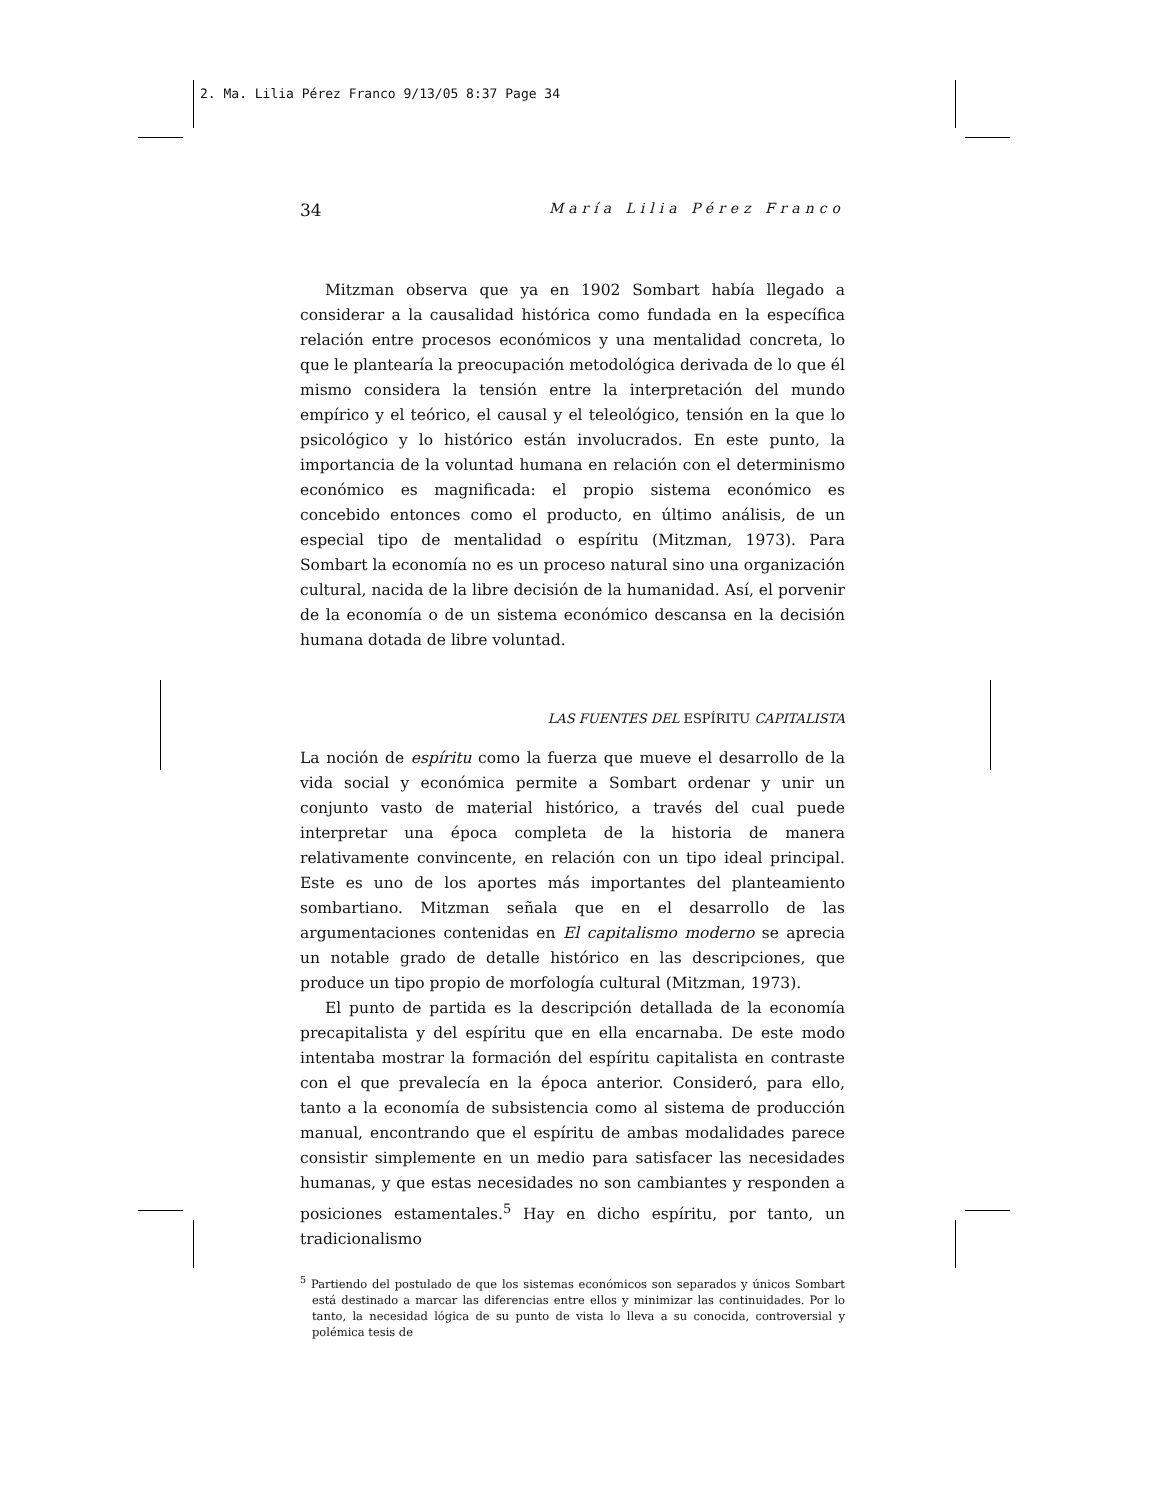2. Ma. Lilia Pérez Franco 9/13/05 8:37 Page 34
34 María Lilia Pérez Franco
Mitzman observa que ya en 1902 Sombart había llegado a considerar a la causalidad histórica como fundada en la específica relación entre procesos económicos y una mentalidad concreta, lo que le plantearía la preocupación metodológica derivada de lo que él mismo considera la tensión entre la interpretación del mundo empírico y el teórico, el causal y el teleológico, tensión en la que lo psicológico y lo histórico están involucrados. En este punto, la importancia de la voluntad humana en relación con el determinismo económico es magnificada: el propio sistema económico es concebido entonces como el producto, en último análisis, de un especial tipo de mentalidad o espíritu (Mitzman, 1973). Para Sombart la economía no es un proceso natural sino una organización cultural, nacida de la libre decisión de la humanidad. Así, el porvenir de la economía o de un sistema económico descansa en la decisión humana dotada de libre voluntad.
LAS FUENTES DEL ESPÍRITU CAPITALISTA
La noción de espíritu como la fuerza que mueve el desarrollo de la vida social y económica permite a Sombart ordenar y unir un conjunto vasto de material histórico, a través del cual puede interpretar una época completa de la historia de manera relativamente convincente, en relación con un tipo ideal principal. Este es uno de los aportes más importantes del planteamiento sombartiano. Mitzman señala que en el desarrollo de las argumentaciones contenidas en El capitalismo moderno se aprecia un notable grado de detalle histórico en las descripciones, que produce un tipo propio de morfología cultural (Mitzman, 1973).
El punto de partida es la descripción detallada de la economía precapitalista y del espíritu que en ella encarnaba. De este modo intentaba mostrar la formación del espíritu capitalista en contraste con el que prevalecía en la época anterior. Consideró, para ello, tanto a la economía de subsistencia como al sistema de producción manual, encontrando que el espíritu de ambas modalidades parece consistir simplemente en un medio para satisfacer las necesidades humanas, y que estas necesidades no son cambiantes y responden a posiciones estamentales.<sup>5</sup> Hay en dicho espíritu, por tanto, un tradicionalismo
<sup>5</sup> Partiendo del postulado de que los sistemas económicos son separados y únicos Sombart está destinado a marcar las diferencias entre ellos y minimizar las continuidades. Por lo tanto, la necesidad lógica de su punto de vista lo lleva a su conocida, controversial y polémica tesis de